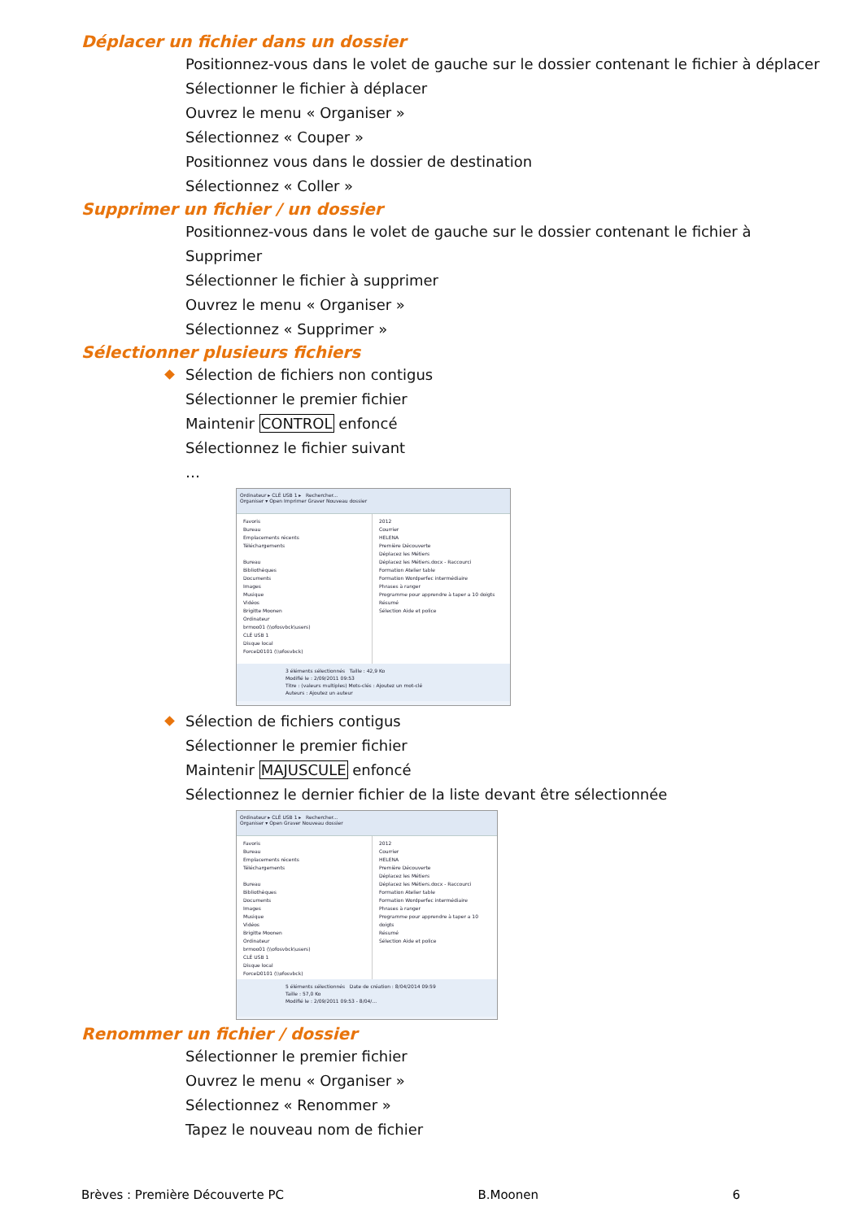Déplacer un fichier dans un dossier
Positionnez-vous dans le volet de gauche sur le dossier contenant le fichier à déplacer
Sélectionner le fichier à déplacer
Ouvrez le menu « Organiser »
Sélectionnez « Couper »
Positionnez vous dans le dossier de destination
Sélectionnez « Coller »
Supprimer un fichier / un dossier
Positionnez-vous dans le volet de gauche sur le dossier contenant le fichier à
Supprimer
Sélectionner le fichier à supprimer
Ouvrez le menu « Organiser »
Sélectionnez « Supprimer »
Sélectionner plusieurs fichiers
Sélection de fichiers non contigus
Sélectionner le premier fichier
Maintenir CONTROL enfoncé
Sélectionnez le fichier suivant
…
Ordinateur ▸ CLÉ USB 1 ▸ Rechercher...
Organiser ▾ Open Imprimer Graver Nouveau dossier
Favoris
Bureau
Emplacements récents
Téléchargements
Bureau
Bibliothèques
Documents
Images
Musique
Vidéos
Brigitte Moonen
Ordinateur
brmoo01 (\\ofosvbck\users)
CLÉ USB 1
Disque local
ForceD0101 (\\ofosvbck)
2012
Courrier
HELENA
Première Découverte
Déplacez les Métiers
Déplacez les Métiers.docx - Raccourci
Formation Atelier table
Formation Wordperfec intermédiaire
Phrases à ranger
Programme pour apprendre à taper a 10 doigts
Résumé
Sélection Aide et police
3 éléments sélectionnés Taille : 42,9 Ko
Modifié le : 2/09/2011 09:53
Titre : (valeurs multiples) Mots-clés : Ajoutez un mot-clé
Auteurs : Ajoutez un auteur
Sélection de fichiers contigus
Sélectionner le premier fichier
Maintenir MAJUSCULE enfoncé
Sélectionnez le dernier fichier de la liste devant être sélectionnée
Ordinateur ▸ CLÉ USB 1 ▸ Rechercher...
Organiser ▾ Open Graver Nouveau dossier
Favoris
Bureau
Emplacements récents
Téléchargements
Bureau
Bibliothèques
Documents
Images
Musique
Vidéos
Brigitte Moonen
Ordinateur
brmoo01 (\\ofosvbck\users)
CLÉ USB 1
Disque local
ForceD0101 (\\ofosvbck)
2012
Courrier
HELENA
Première Découverte
Déplacez les Métiers
Déplacez les Métiers.docx - Raccourci
Formation Atelier table
Formation Wordperfec intermédiaire
Phrases à ranger
Programme pour apprendre à taper a 10 doigts
Résumé
Sélection Aide et police
5 éléments sélectionnés Date de création : 8/04/2014 09:59
Taille : 57,0 Ko
Modifié le : 2/09/2011 09:53 - 8/04/...
Renommer un fichier / dossier
Sélectionner le premier fichier
Ouvrez le menu « Organiser »
Sélectionnez « Renommer »
Tapez le nouveau nom de fichier
Brèves : Première Découverte PC B.Moonen 6